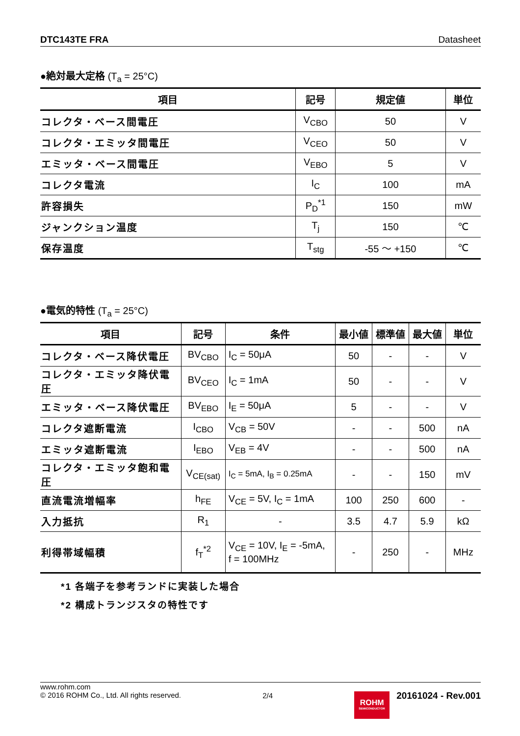DTC143TE FRA Datasheet
●絶対最大定格 (T<sub>a</sub> = 25°C)
| 項目 | 記号 | 規定値 | 単位 |
| --- | --- | --- | --- |
| コレクタ・ベース間電圧 | V<sub>CBO</sub> | 50 | V |
| コレクタ・エミッタ間電圧 | V<sub>CEO</sub> | 50 | V |
| エミッタ・ベース間電圧 | V<sub>EBO</sub> | 5 | V |
| コレクタ電流 | I<sub>C</sub> | 100 | mA |
| 許容損失 | P<sub>D</sub><sup>*1</sup> | 150 | mW |
| ジャンクション温度 | T<sub>j</sub> | 150 | ℃ |
| 保存温度 | T<sub>stg</sub> | -55 ～ +150 | ℃ |
●電気的特性 (T<sub>a</sub> = 25°C)
| 項目 | 記号 | 条件 | 最小値 | 標準値 | 最大値 | 単位 |
| --- | --- | --- | --- | --- | --- | --- |
| コレクタ・ベース降伏電圧 | BV<sub>CBO</sub> | I<sub>C</sub> = 50μA | 50 | - | - | V |
| コレクタ・エミッタ降伏電圧 | BV<sub>CEO</sub> | I<sub>C</sub> = 1mA | 50 | - | - | V |
| エミッタ・ベース降伏電圧 | BV<sub>EBO</sub> | I<sub>E</sub> = 50μA | 5 | - | - | V |
| コレクタ遮断電流 | I<sub>CBO</sub> | V<sub>CB</sub> = 50V | - | - | 500 | nA |
| エミッタ遮断電流 | I<sub>EBO</sub> | V<sub>EB</sub> = 4V | - | - | 500 | nA |
| コレクタ・エミッタ飽和電圧 | V<sub>CE(sat)</sub> | I<sub>C</sub> = 5mA, I<sub>B</sub> = 0.25mA | - | - | 150 | mV |
| 直流電流増幅率 | h<sub>FE</sub> | V<sub>CE</sub> = 5V, I<sub>C</sub> = 1mA | 100 | 250 | 600 | - |
| 入力抵抗 | R<sub>1</sub> | - | 3.5 | 4.7 | 5.9 | kΩ |
| 利得帯域幅積 | f<sub>T</sub><sup>*2</sup> | V<sub>CE</sub> = 10V, I<sub>E</sub> = -5mA, f = 100MHz | - | 250 | - | MHz |
*1 各端子を参考ランドに実装した場合
*2 構成トランジスタの特性です
www.rohm.com
© 2016 ROHM Co., Ltd. All rights reserved.
2/4
ROHM
SEMICONDUCTOR
20161024 - Rev.001